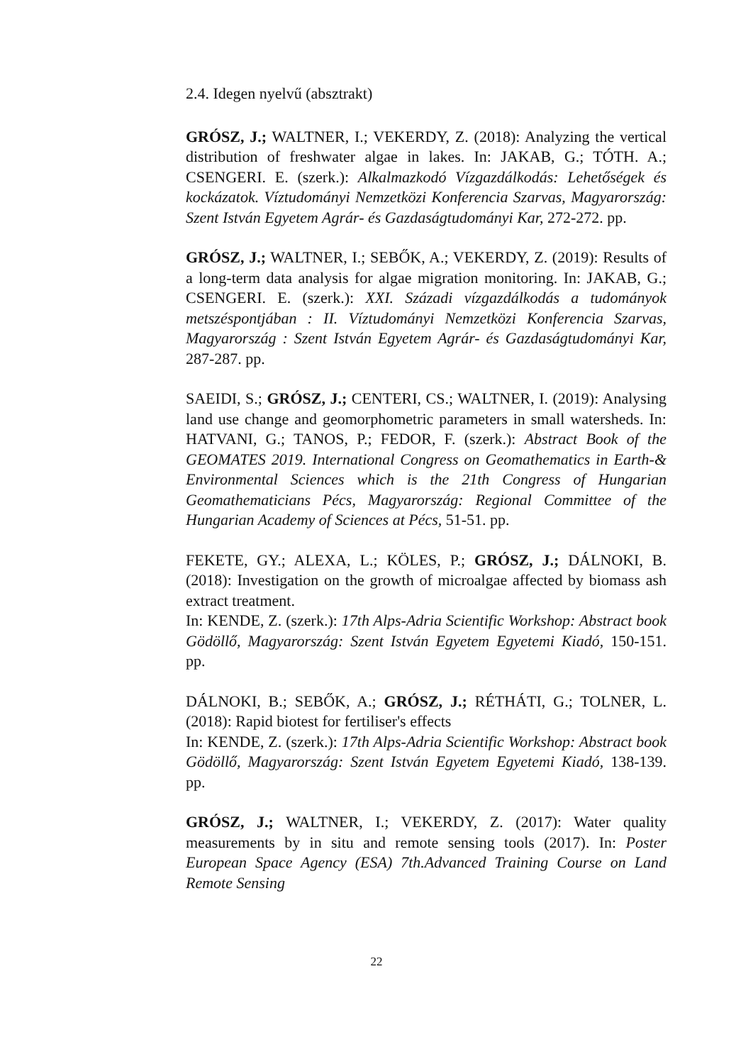2.4. Idegen nyelvű (absztrakt)
GRÓSZ, J.; WALTNER, I.; VEKERDY, Z. (2018): Analyzing the vertical distribution of freshwater algae in lakes. In: JAKAB, G.; TÓTH. A.; CSENGERI. E. (szerk.): Alkalmazkodó Vízgazdálkodás: Lehetőségek és kockázatok. Víztudományi Nemzetközi Konferencia Szarvas, Magyarország: Szent István Egyetem Agrár- és Gazdaságtudományi Kar, 272-272. pp.
GRÓSZ, J.; WALTNER, I.; SEBŐK, A.; VEKERDY, Z. (2019): Results of a long-term data analysis for algae migration monitoring. In: JAKAB, G.; CSENGERI. E. (szerk.): XXI. Századi vízgazdálkodás a tudományok metszéspontjában : II. Víztudományi Nemzetközi Konferencia Szarvas, Magyarország : Szent István Egyetem Agrár- és Gazdaságtudományi Kar, 287-287. pp.
SAEIDI, S.; GRÓSZ, J.; CENTERI, CS.; WALTNER, I. (2019): Analysing land use change and geomorphometric parameters in small watersheds. In: HATVANI, G.; TANOS, P.; FEDOR, F. (szerk.): Abstract Book of the GEOMATES 2019. International Congress on Geomathematics in Earth-& Environmental Sciences which is the 21th Congress of Hungarian Geomathematicians Pécs, Magyarország: Regional Committee of the Hungarian Academy of Sciences at Pécs, 51-51. pp.
FEKETE, GY.; ALEXA, L.; KÖLES, P.; GRÓSZ, J.; DÁLNOKI, B. (2018): Investigation on the growth of microalgae affected by biomass ash extract treatment.
In: KENDE, Z. (szerk.): 17th Alps-Adria Scientific Workshop: Abstract book Gödöllő, Magyarország: Szent István Egyetem Egyetemi Kiadó, 150-151. pp.
DÁLNOKI, B.; SEBŐK, A.; GRÓSZ, J.; RÉTHÁTI, G.; TOLNER, L. (2018): Rapid biotest for fertiliser's effects
In: KENDE, Z. (szerk.): 17th Alps-Adria Scientific Workshop: Abstract book Gödöllő, Magyarország: Szent István Egyetem Egyetemi Kiadó, 138-139. pp.
GRÓSZ, J.; WALTNER, I.; VEKERDY, Z. (2017): Water quality measurements by in situ and remote sensing tools (2017). In: Poster European Space Agency (ESA) 7th.Advanced Training Course on Land Remote Sensing
22